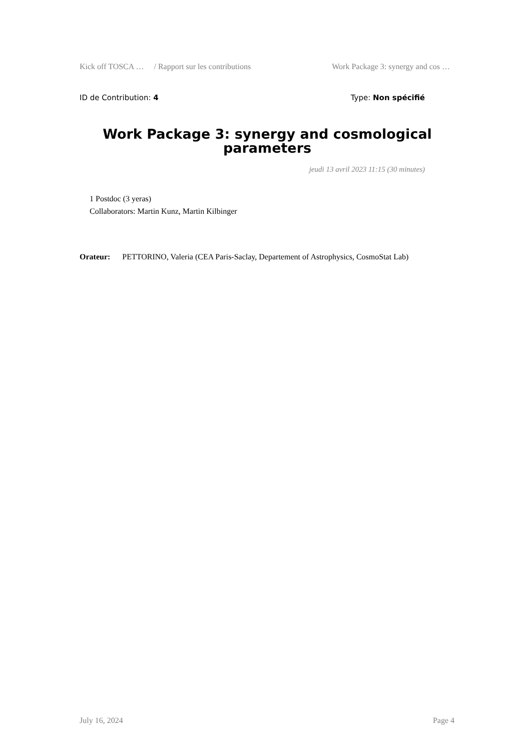Kick off TOSCA … / Rapport sur les contributions Work Package 3: synergy and cos …
ID de Contribution: 4 Type: Non spécifié
Work Package 3: synergy and cosmological parameters
jeudi 13 avril 2023 11:15 (30 minutes)
1 Postdoc (3 yeras)
Collaborators: Martin Kunz, Martin Kilbinger
Orateur: PETTORINO, Valeria (CEA Paris-Saclay, Departement of Astrophysics, CosmoStat Lab)
July 16, 2024 Page 4